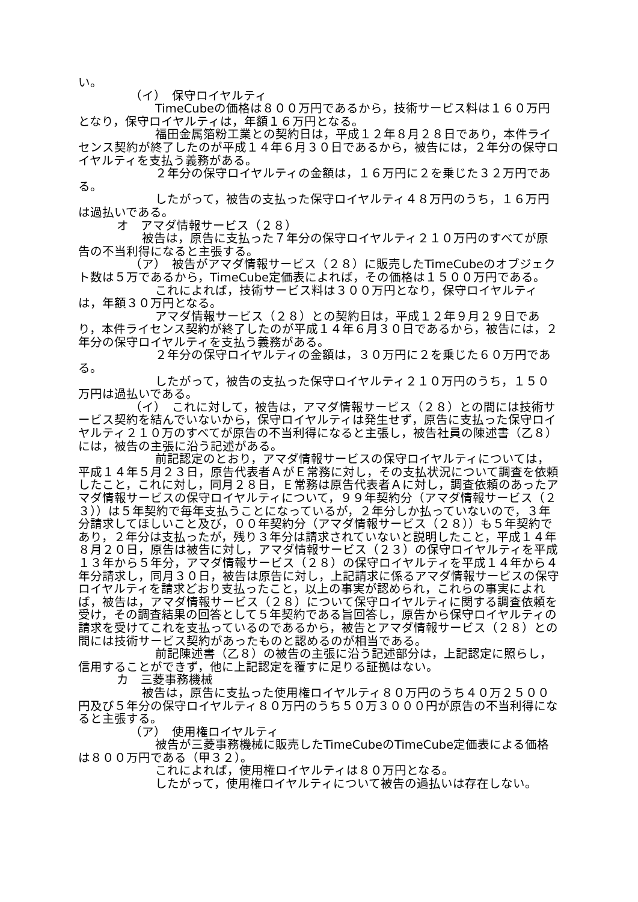い。
（イ）　保守ロイヤルティ
TimeCubeの価格は８００万円であるから，技術サービス料は１６０万円となり，保守ロイヤルティは，年額１６万円となる。
福田金属箔粉工業との契約日は，平成１２年８月２８日であり，本件ライセンス契約が終了したのが平成１４年６月３０日であるから，被告には，２年分の保守ロイヤルティを支払う義務がある。
２年分の保守ロイヤルティの金額は，１６万円に２を乗じた３２万円である。
したがって，被告の支払った保守ロイヤルティ４８万円のうち，１６万円は過払いである。
オ　アマダ情報サービス（２８）
被告は，原告に支払った７年分の保守ロイヤルティ２１０万円のすべてが原告の不当利得になると主張する。
（ア）　被告がアマダ情報サービス（２８）に販売したTimeCubeのオブジェクト数は５万であるから，TimeCube定価表によれば，その価格は１５００万円である。
これによれば，技術サービス料は３００万円となり，保守ロイヤルティは，年額３０万円となる。
アマダ情報サービス（２８）との契約日は，平成１２年９月２９日であり，本件ライセンス契約が終了したのが平成１４年６月３０日であるから，被告には，２年分の保守ロイヤルティを支払う義務がある。
２年分の保守ロイヤルティの金額は，３０万円に２を乗じた６０万円である。
したがって，被告の支払った保守ロイヤルティ２１０万円のうち，１５０万円は過払いである。
（イ）　これに対して，被告は，アマダ情報サービス（２８）との間には技術サービス契約を結んでいないから，保守ロイヤルティは発生せず，原告に支払った保守ロイヤルティ２１０万のすべてが原告の不当利得になると主張し，被告社員の陳述書（乙８）には，被告の主張に沿う記述がある。
前記認定のとおり，アマダ情報サービスの保守ロイヤルティについては，平成１４年５月２３日，原告代表者ＡがＥ常務に対し，その支払状況について調査を依頼したこと，これに対し，同月２８日，Ｅ常務は原告代表者Ａに対し，調査依頼のあったアマダ情報サービスの保守ロイヤルティについて，９９年契約分（アマダ情報サービス（２３））は５年契約で毎年支払うことになっているが，２年分しか払っていないので，３年分請求してほしいこと及び，００年契約分（アマダ情報サービス（２８））も５年契約であり，２年分は支払ったが，残り３年分は請求されていないと説明したこと，平成１４年８月２０日，原告は被告に対し，アマダ情報サービス（２３）の保守ロイヤルティを平成１３年から５年分，アマダ情報サービス（２８）の保守ロイヤルティを平成１４年から４年分請求し，同月３０日，被告は原告に対し，上記請求に係るアマダ情報サービスの保守ロイヤルティを請求どおり支払ったこと，以上の事実が認められ，これらの事実によれば，被告は，アマダ情報サービス（２８）について保守ロイヤルティに関する調査依頼を受け，その調査結果の回答として５年契約である旨回答し，原告から保守ロイヤルティの請求を受けてこれを支払っているのであるから，被告とアマダ情報サービス（２８）との間には技術サービス契約があったものと認めるのが相当である。
前記陳述書（乙８）の被告の主張に沿う記述部分は，上記認定に照らし，信用することができず，他に上記認定を覆すに足りる証拠はない。
カ　三菱事務機械
被告は，原告に支払った使用権ロイヤルティ８０万円のうち４０万２５００円及び５年分の保守ロイヤルティ８０万円のうち５０万３０００円が原告の不当利得になると主張する。
（ア）　使用権ロイヤルティ
被告が三菱事務機械に販売したTimeCubeのTimeCube定価表による価格は８００万円である（甲３２）。
これによれば，使用権ロイヤルティは８０万円となる。
したがって，使用権ロイヤルティについて被告の過払いは存在しない。